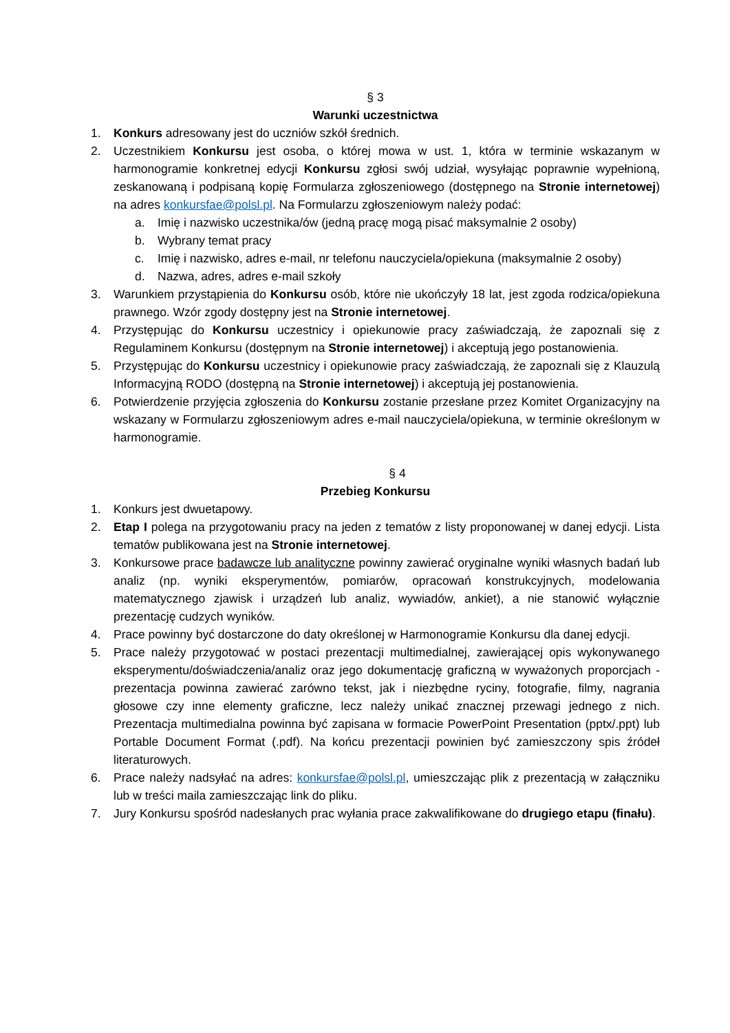§ 3
Warunki uczestnictwa
1. Konkurs adresowany jest do uczniów szkół średnich.
2. Uczestnikiem Konkursu jest osoba, o której mowa w ust. 1, która w terminie wskazanym w harmonogramie konkretnej edycji Konkursu zgłosi swój udział, wysyłając poprawnie wypełnioną, zeskanowaną i podpisaną kopię Formularza zgłoszeniowego (dostępnego na Stronie internetowej) na adres konkursfae@polsl.pl. Na Formularzu zgłoszeniowym należy podać:
a. Imię i nazwisko uczestnika/ów (jedną pracę mogą pisać maksymalnie 2 osoby)
b. Wybrany temat pracy
c. Imię i nazwisko, adres e-mail, nr telefonu nauczyciela/opiekuna (maksymalnie 2 osoby)
d. Nazwa, adres, adres e-mail szkoły
3. Warunkiem przystąpienia do Konkursu osób, które nie ukończyły 18 lat, jest zgoda rodzica/opiekuna prawnego. Wzór zgody dostępny jest na Stronie internetowej.
4. Przystępując do Konkursu uczestnicy i opiekunowie pracy zaświadczają, że zapoznali się z Regulaminem Konkursu (dostępnym na Stronie internetowej) i akceptują jego postanowienia.
5. Przystępując do Konkursu uczestnicy i opiekunowie pracy zaświadczają, że zapoznali się z Klauzulą Informacyjną RODO (dostępną na Stronie internetowej) i akceptują jej postanowienia.
6. Potwierdzenie przyjęcia zgłoszenia do Konkursu zostanie przesłane przez Komitet Organizacyjny na wskazany w Formularzu zgłoszeniowym adres e-mail nauczyciela/opiekuna, w terminie określonym w harmonogramie.
§ 4
Przebieg Konkursu
1. Konkurs jest dwuetapowy.
2. Etap I polega na przygotowaniu pracy na jeden z tematów z listy proponowanej w danej edycji. Lista tematów publikowana jest na Stronie internetowej.
3. Konkursowe prace badawcze lub analityczne powinny zawierać oryginalne wyniki własnych badań lub analiz (np. wyniki eksperymentów, pomiarów, opracowań konstrukcyjnych, modelowania matematycznego zjawisk i urządzeń lub analiz, wywiadów, ankiet), a nie stanowić wyłącznie prezentację cudzych wyników.
4. Prace powinny być dostarczone do daty określonej w Harmonogramie Konkursu dla danej edycji.
5. Prace należy przygotować w postaci prezentacji multimedialnej, zawierającej opis wykonywanego eksperymentu/doświadczenia/analiz oraz jego dokumentację graficzną w wyważonych proporcjach - prezentacja powinna zawierać zarówno tekst, jak i niezbędne ryciny, fotografie, filmy, nagrania głosowe czy inne elementy graficzne, lecz należy unikać znacznej przewagi jednego z nich. Prezentacja multimedialna powinna być zapisana w formacie PowerPoint Presentation (pptx/.ppt) lub Portable Document Format (.pdf). Na końcu prezentacji powinien być zamieszczony spis źródeł literaturowych.
6. Prace należy nadsyłać na adres: konkursfae@polsl.pl, umieszczając plik z prezentacją w załączniku lub w treści maila zamieszczając link do pliku.
7. Jury Konkursu spośród nadesłanych prac wyłania prace zakwalifikowane do drugiego etapu (finału).